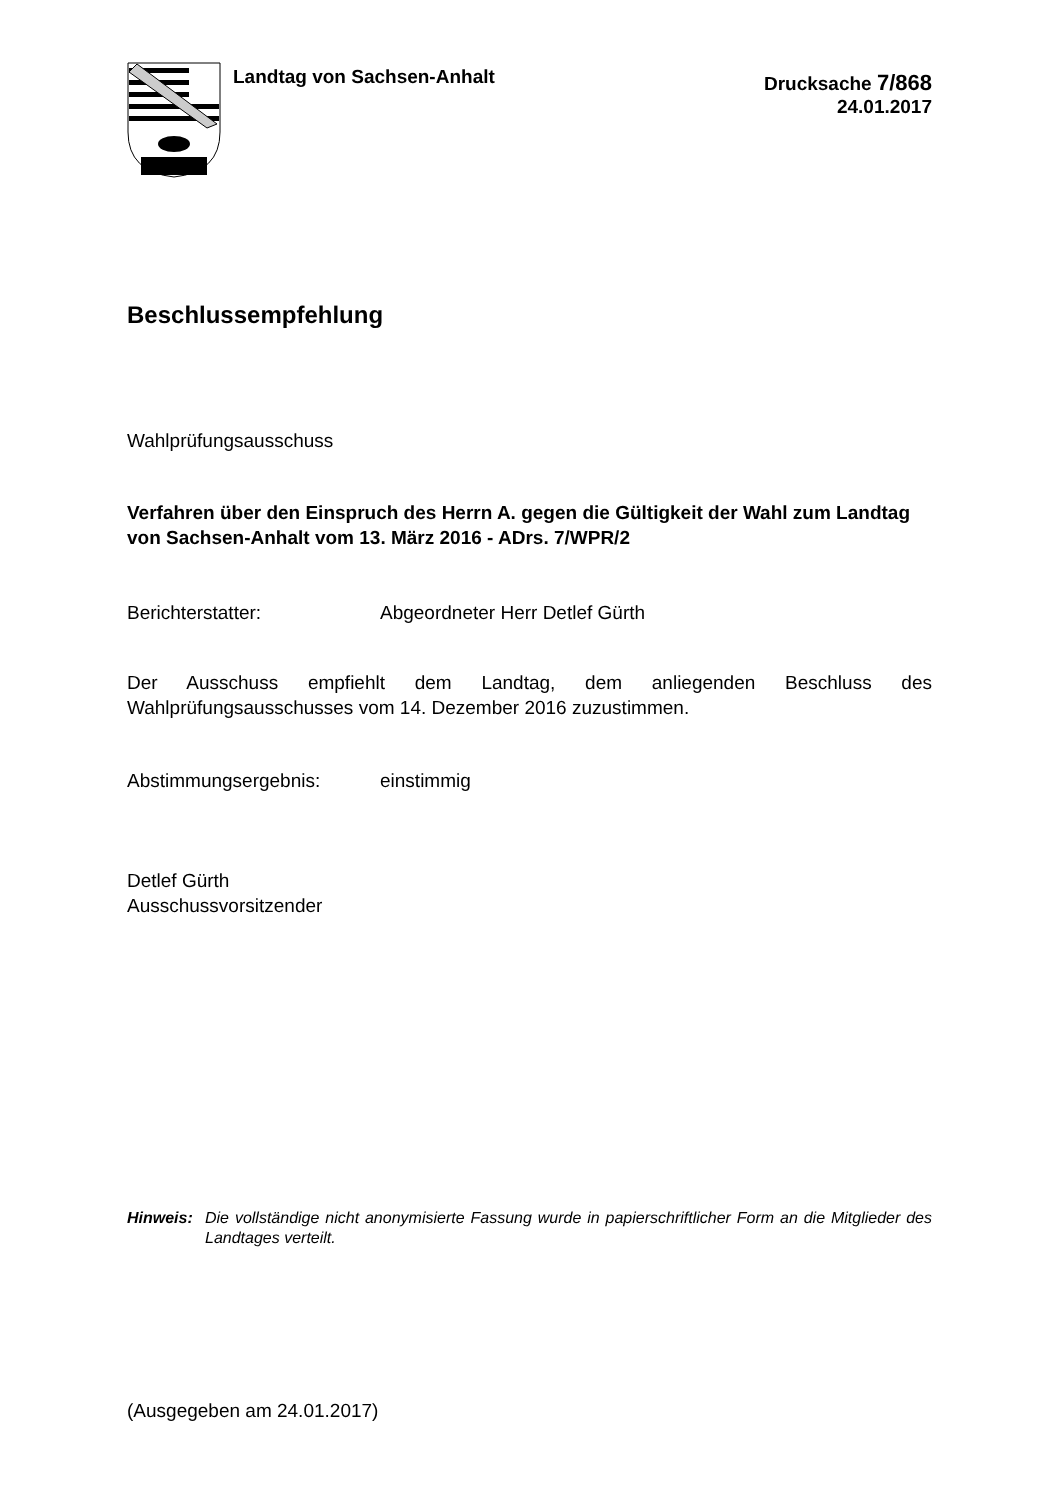Landtag von Sachsen-Anhalt
Drucksache 7/868
24.01.2017
Beschlussempfehlung
Wahlprüfungsausschuss
Verfahren über den Einspruch des Herrn A. gegen die Gültigkeit der Wahl zum Landtag von Sachsen-Anhalt vom 13. März 2016 - ADrs. 7/WPR/2
Berichterstatter: Abgeordneter Herr Detlef Gürth
Der Ausschuss empfiehlt dem Landtag, dem anliegenden Beschluss des Wahlprüfungsausschusses vom 14. Dezember 2016 zuzustimmen.
Abstimmungsergebnis: einstimmig
Detlef Gürth
Ausschussvorsitzender
Hinweis: Die vollständige nicht anonymisierte Fassung wurde in papierschriftlicher Form an die Mitglieder des Landtages verteilt.
(Ausgegeben am 24.01.2017)